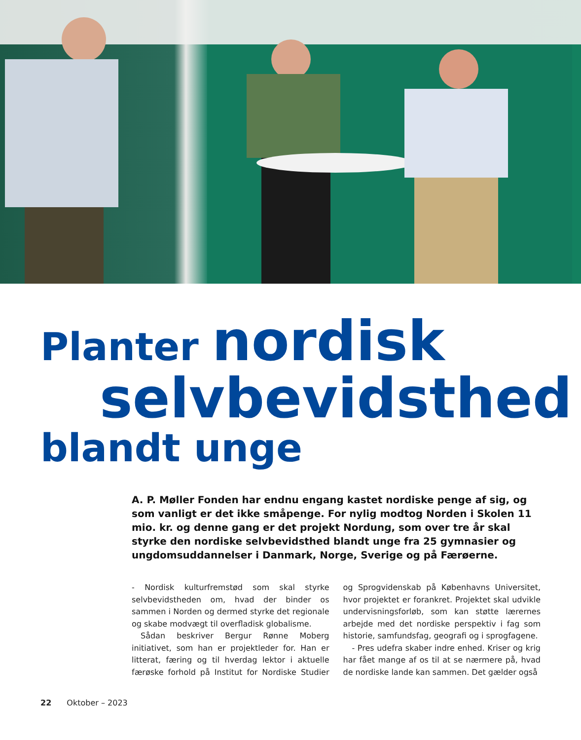Planter nordisk
selvbevidsthed
blandt unge
A. P. Møller Fonden har endnu engang kastet nordiske penge af sig, og som vanligt er det ikke småpenge. For nylig modtog Norden i Skolen 11 mio. kr. og denne gang er det projekt Nordung, som over tre år skal styrke den nordiske selvbevidsthed blandt unge fra 25 gymnasier og ungdomsuddannelser i Danmark, Norge, Sverige og på Færøerne.
- Nordisk kulturfremstød som skal styrke selvbevidstheden om, hvad der binder os sammen i Norden og dermed styrke det regionale og skabe modvægt til overfladisk globalisme.
Sådan beskriver Bergur Rønne Moberg initiativet, som han er projektleder for. Han er litterat, færing og til hverdag lektor i aktuelle færøske forhold på Institut for Nordiske Studier og Sprogvidenskab på Københavns Universitet, hvor projektet er forankret. Projektet skal udvikle undervisningsforløb, som kan støtte lærernes arbejde med det nordiske perspektiv i fag som historie, samfundsfag, geografi og i sprogfagene.
- Pres udefra skaber indre enhed. Kriser og krig har fået mange af os til at se nærmere på, hvad de nordiske lande kan sammen. Det gælder også
22 Oktober – 2023